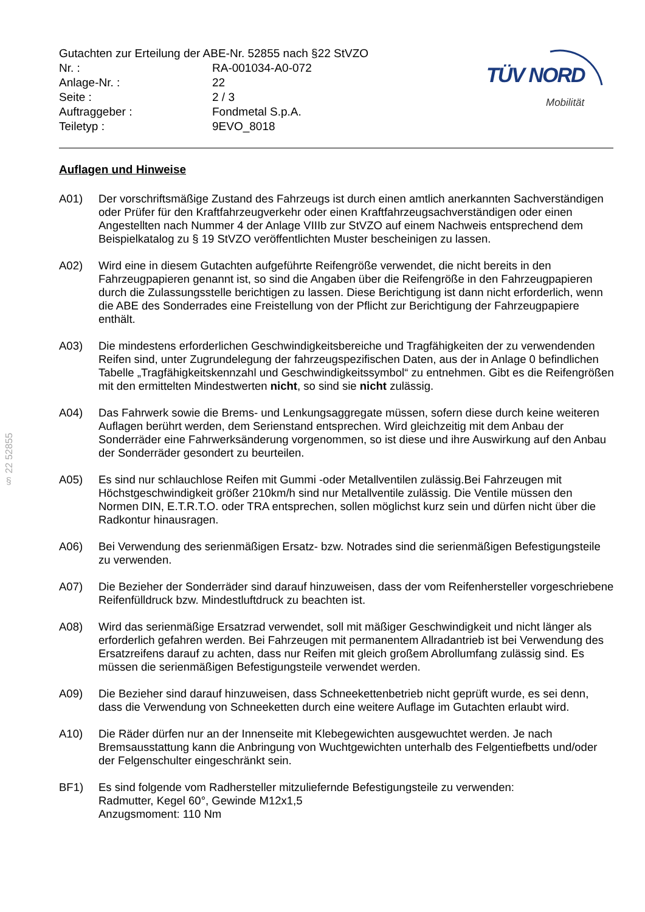Gutachten zur Erteilung der ABE-Nr. 52855 nach §22 StVZO
| Nr. : | RA-001034-A0-072 |
| Anlage-Nr. : | 22 |
| Seite : | 2 / 3 |
| Auftraggeber : | Fondmetal S.p.A. |
| Teiletyp : | 9EVO_8018 |
TÜV NORD
Mobilität
§ 22 52855
Auflagen und Hinweise
A01) Der vorschriftsmäßige Zustand des Fahrzeugs ist durch einen amtlich anerkannten Sachverständigen oder Prüfer für den Kraftfahrzeugverkehr oder einen Kraftfahrzeugsachverständigen oder einen Angestellten nach Nummer 4 der Anlage VIIIb zur StVZO auf einem Nachweis entsprechend dem Beispielkatalog zu § 19 StVZO veröffentlichten Muster bescheinigen zu lassen.
A02) Wird eine in diesem Gutachten aufgeführte Reifengröße verwendet, die nicht bereits in den Fahrzeugpapieren genannt ist, so sind die Angaben über die Reifengröße in den Fahrzeugpapieren durch die Zulassungsstelle berichtigen zu lassen. Diese Berichtigung ist dann nicht erforderlich, wenn die ABE des Sonderrades eine Freistellung von der Pflicht zur Berichtigung der Fahrzeugpapiere enthält.
A03) Die mindestens erforderlichen Geschwindigkeitsbereiche und Tragfähigkeiten der zu verwendenden Reifen sind, unter Zugrundelegung der fahrzeugspezifischen Daten, aus der in Anlage 0 befindlichen Tabelle „Tragfähigkeitskennzahl und Geschwindigkeitssymbol“ zu entnehmen. Gibt es die Reifengrößen mit den ermittelten Mindestwerten nicht, so sind sie nicht zulässig.
A04) Das Fahrwerk sowie die Brems- und Lenkungsaggregate müssen, sofern diese durch keine weiteren Auflagen berührt werden, dem Serienstand entsprechen. Wird gleichzeitig mit dem Anbau der Sonderräder eine Fahrwerksänderung vorgenommen, so ist diese und ihre Auswirkung auf den Anbau der Sonderräder gesondert zu beurteilen.
A05) Es sind nur schlauchlose Reifen mit Gummi -oder Metallventilen zulässig.Bei Fahrzeugen mit Höchstgeschwindigkeit größer 210km/h sind nur Metallventile zulässig. Die Ventile müssen den Normen DIN, E.T.R.T.O. oder TRA entsprechen, sollen möglichst kurz sein und dürfen nicht über die Radkontur hinausragen.
A06) Bei Verwendung des serienmäßigen Ersatz- bzw. Notrades sind die serienmäßigen Befestigungsteile zu verwenden.
A07) Die Bezieher der Sonderräder sind darauf hinzuweisen, dass der vom Reifenhersteller vorgeschriebene Reifenfülldruck bzw. Mindestluftdruck zu beachten ist.
A08) Wird das serienmäßige Ersatzrad verwendet, soll mit mäßiger Geschwindigkeit und nicht länger als erforderlich gefahren werden. Bei Fahrzeugen mit permanentem Allradantrieb ist bei Verwendung des Ersatzreifens darauf zu achten, dass nur Reifen mit gleich großem Abrollumfang zulässig sind. Es müssen die serienmäßigen Befestigungsteile verwendet werden.
A09) Die Bezieher sind darauf hinzuweisen, dass Schneekettenbetrieb nicht geprüft wurde, es sei denn, dass die Verwendung von Schneeketten durch eine weitere Auflage im Gutachten erlaubt wird.
A10) Die Räder dürfen nur an der Innenseite mit Klebegewichten ausgewuchtet werden. Je nach Bremsausstattung kann die Anbringung von Wuchtgewichten unterhalb des Felgentiefbetts und/oder der Felgenschulter eingeschränkt sein.
BF1) Es sind folgende vom Radhersteller mitzuliefernde Befestigungsteile zu verwenden:
Radmutter, Kegel 60°, Gewinde M12x1,5
Anzugsmoment: 110 Nm